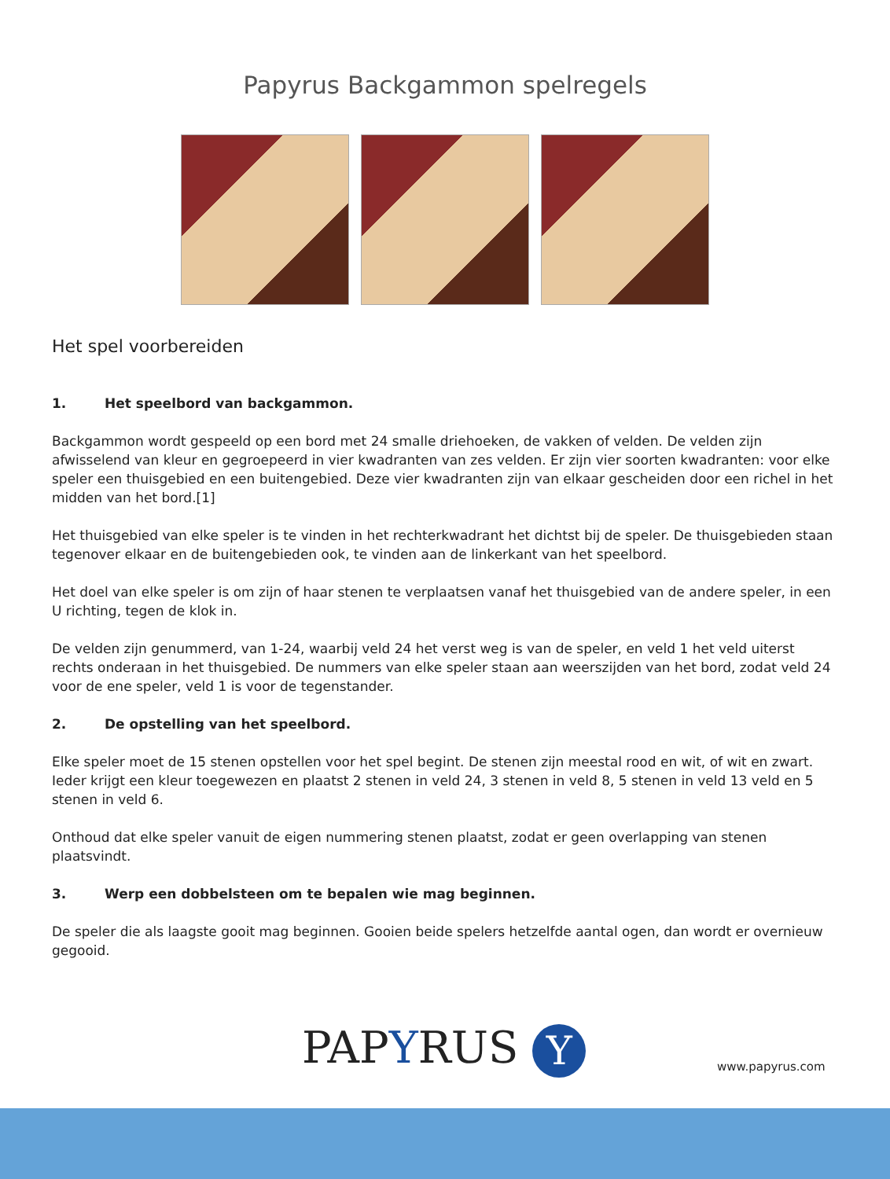Papyrus Backgammon spelregels
Het spel voorbereiden
1. Het speelbord van backgammon.
Backgammon wordt gespeeld op een bord met 24 smalle driehoeken, de vakken of velden. De velden zijn afwisselend van kleur en gegroepeerd in vier kwadranten van zes velden. Er zijn vier soorten kwadranten: voor elke speler een thuisgebied en een buitengebied. Deze vier kwadranten zijn van elkaar gescheiden door een richel in het midden van het bord.[1]
Het thuisgebied van elke speler is te vinden in het rechterkwadrant het dichtst bij de speler. De thuisgebieden staan tegenover elkaar en de buitengebieden ook, te vinden aan de linkerkant van het speelbord.
Het doel van elke speler is om zijn of haar stenen te verplaatsen vanaf het thuisgebied van de andere speler, in een U richting, tegen de klok in.
De velden zijn genummerd, van 1-24, waarbij veld 24 het verst weg is van de speler, en veld 1 het veld uiterst rechts onderaan in het thuisgebied. De nummers van elke speler staan aan weerszijden van het bord, zodat veld 24 voor de ene speler, veld 1 is voor de tegenstander.
2. De opstelling van het speelbord.
Elke speler moet de 15 stenen opstellen voor het spel begint. De stenen zijn meestal rood en wit, of wit en zwart. Ieder krijgt een kleur toegewezen en plaatst 2 stenen in veld 24, 3 stenen in veld 8, 5 stenen in veld 13 veld en 5 stenen in veld 6.
Onthoud dat elke speler vanuit de eigen nummering stenen plaatst, zodat er geen overlapping van stenen plaatsvindt.
3. Werp een dobbelsteen om te bepalen wie mag beginnen.
De speler die als laagste gooit mag beginnen. Gooien beide spelers hetzelfde aantal ogen, dan wordt er overnieuw gegooid.
PAPYRUS Y www.papyrus.com